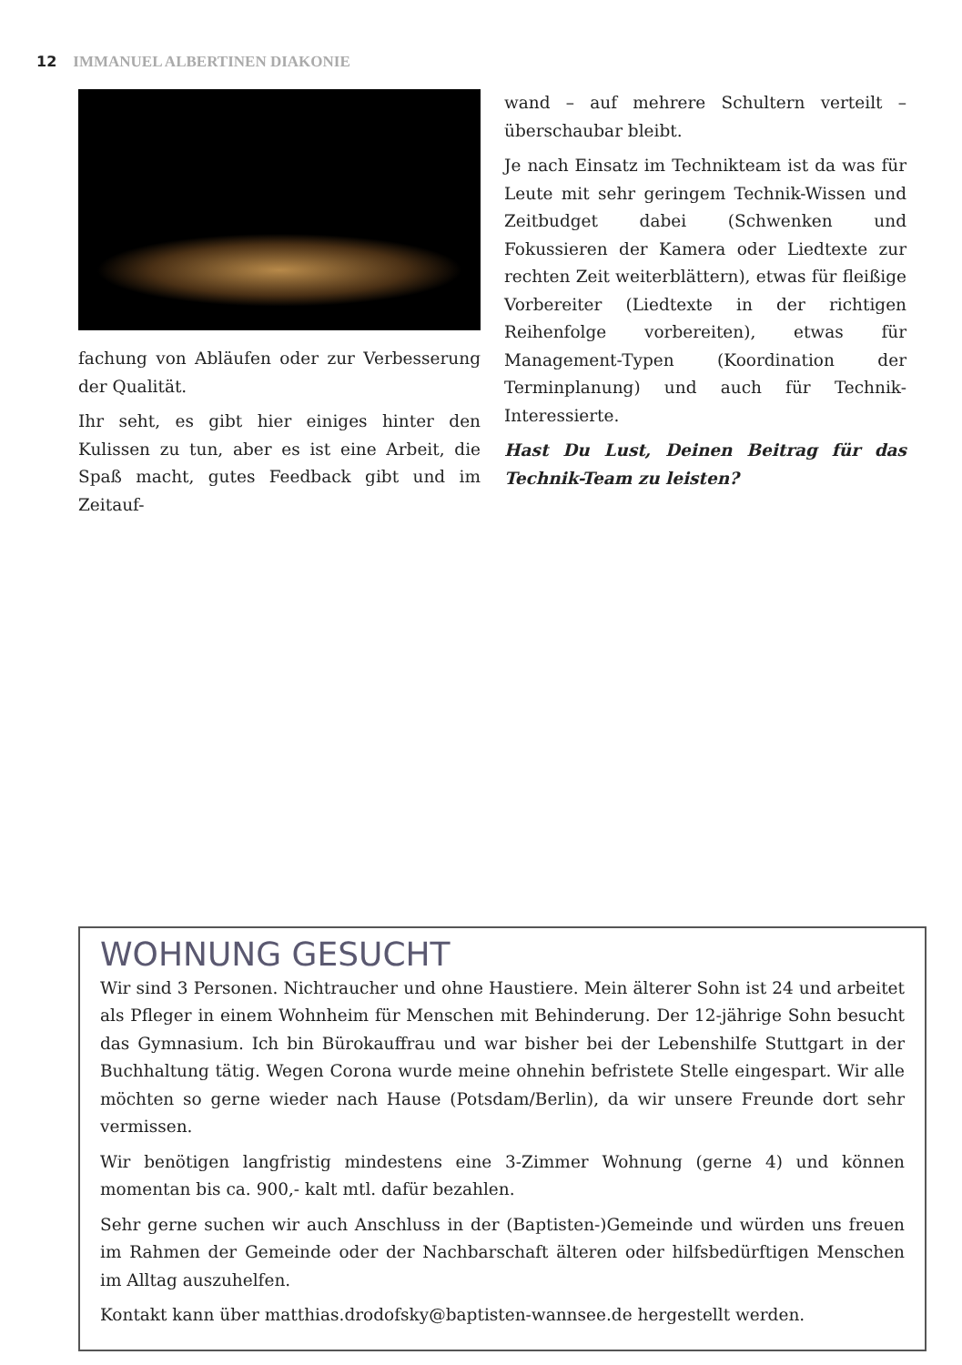12 IMMANUEL ALBERTINEN DIAKONIE
fachung von Abläufen oder zur Verbesserung der Qualität.
Ihr seht, es gibt hier einiges hinter den Kulissen zu tun, aber es ist eine Arbeit, die Spaß macht, gutes Feedback gibt und im Zeitauf-
wand – auf mehrere Schultern verteilt – überschaubar bleibt.
Je nach Einsatz im Technikteam ist da was für Leute mit sehr geringem Technik-Wissen und Zeitbudget dabei (Schwenken und Fokussieren der Kamera oder Liedtexte zur rechten Zeit weiterblättern), etwas für fleißige Vorbereiter (Liedtexte in der richtigen Reihenfolge vorbereiten), etwas für Management-Typen (Koordination der Terminplanung) und auch für Technik-Interessierte.
Hast Du Lust, Deinen Beitrag für das Technik-Team zu leisten?
WOHNUNG GESUCHT
Wir sind 3 Personen. Nichtraucher und ohne Haustiere. Mein älterer Sohn ist 24 und arbeitet als Pfleger in einem Wohnheim für Menschen mit Behinderung. Der 12-jährige Sohn besucht das Gymnasium. Ich bin Bürokauffrau und war bisher bei der Lebenshilfe Stuttgart in der Buchhaltung tätig. Wegen Corona wurde meine ohnehin befristete Stelle eingespart. Wir alle möchten so gerne wieder nach Hause (Potsdam/Berlin), da wir unsere Freunde dort sehr vermissen.
Wir benötigen langfristig mindestens eine 3-Zimmer Wohnung (gerne 4) und können momentan bis ca. 900,- kalt mtl. dafür bezahlen.
Sehr gerne suchen wir auch Anschluss in der (Baptisten-)Gemeinde und würden uns freuen im Rahmen der Gemeinde oder der Nachbarschaft älteren oder hilfsbedürftigen Menschen im Alltag auszuhelfen.
Kontakt kann über matthias.drodofsky@baptisten-wannsee.de hergestellt werden.